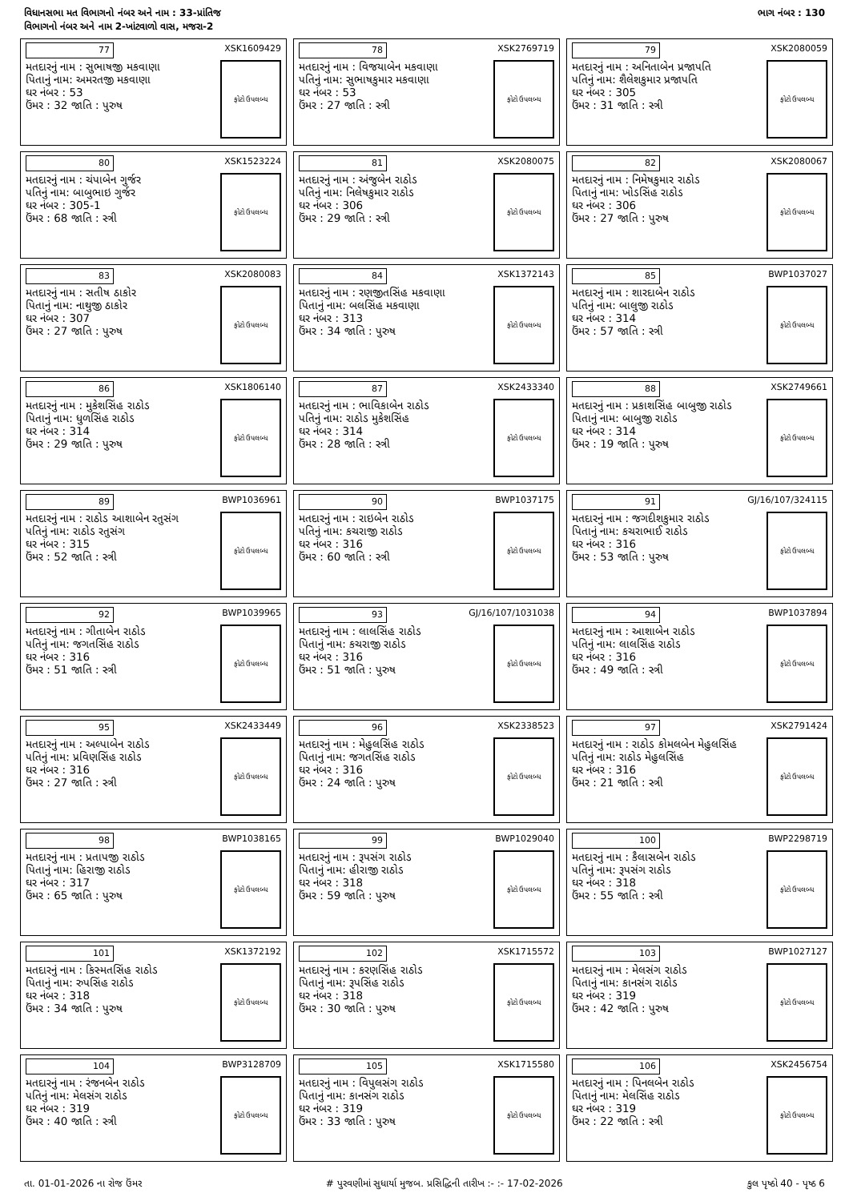વિધાનસભા મત વિભાગનો નંબર અને નામ : 33-પ્રાંતિજ
વિભાગનો નંબર અને નામ 2-ખાંટવાળો વાસ, મજરા-2
ભાગ નંબર : 130
77 XSK1609429
મતદારનું નામ : સુભાષજી મકવાણા
પિતાનું નામ: અમરતજી મકવાણા
ઘર નંબર : 53
ઉંમર : 32 જાતિ : પુરુષ
ફોટો ઉપલબ્ધ
78 XSK2769719
મતદારનું નામ : વિજયાબેન મકવાણા
પતિનું નામ: સુભાષકુમાર મકવાણા
ઘર નંબર : 53
ઉંમર : 27 જાતિ : સ્ત્રી
ફોટો ઉપલબ્ધ
79 XSK2080059
મતદારનું નામ : અનિતાબેન પ્રજાપતિ
પતિનું નામ: શૈલેશકુમાર પ્રજાપતિ
ઘર નંબર : 305
ઉંમર : 31 જાતિ : સ્ત્રી
ફોટો ઉપલબ્ધ
80 XSK1523224
મતદારનું નામ : ચંપાબેન ગુર્જર
પતિનું નામ: બાબુભાઇ ગુર્જર
ઘર નંબર : 305-1
ઉંમર : 68 જાતિ : સ્ત્રી
ફોટો ઉપલબ્ધ
81 XSK2080075
મતદારનું નામ : અંજુબેન રાઠોડ
પતિનું નામ: નિલેષકુમાર રાઠોડ
ઘર નંબર : 306
ઉંમર : 29 જાતિ : સ્ત્રી
ફોટો ઉપલબ્ધ
82 XSK2080067
મતદારનું નામ : નિમેષકુમાર રાઠોડ
પિતાનું નામ: ખોડસિંહ રાઠોડ
ઘર નંબર : 306
ઉંમર : 27 જાતિ : પુરુષ
ફોટો ઉપલબ્ધ
83 XSK2080083
મતદારનું નામ : સતીષ ઠાકોર
પિતાનું નામ: નાથુજી ઠાકોર
ઘર નંબર : 307
ઉંમર : 27 જાતિ : પુરુષ
ફોટો ઉપલબ્ધ
84 XSK1372143
મતદારનું નામ : રણજીતસિંહ મકવાણા
પિતાનું નામ: બલસિંહ મકવાણા
ઘર નંબર : 313
ઉંમર : 34 જાતિ : પુરુષ
ફોટો ઉપલબ્ધ
85 BWP1037027
મતદારનું નામ : શારદાબેન રાઠોડ
પતિનું નામ: બાલુજી રાઠોડ
ઘર નંબર : 314
ઉંમર : 57 જાતિ : સ્ત્રી
ફોટો ઉપલબ્ધ
86 XSK1806140
મતદારનું નામ : મુકેશસિંહ રાઠોડ
પિતાનું નામ: ધુળસિંહ રાઠોડ
ઘર નંબર : 314
ઉંમર : 29 જાતિ : પુરુષ
ફોટો ઉપલબ્ધ
87 XSK2433340
મતદારનું નામ : ભાવિકાબેન રાઠોડ
પતિનું નામ: રાઠોડ મુકેશસિંહ
ઘર નંબર : 314
ઉંમર : 28 જાતિ : સ્ત્રી
ફોટો ઉપલબ્ધ
88 XSK2749661
મતદારનું નામ : પ્રકાશસિંહ બાબુજી રાઠોડ
પિતાનું નામ: બાબુજી રાઠોડ
ઘર નંબર : 314
ઉંમર : 19 જાતિ : પુરુષ
ફોટો ઉપલબ્ધ
89 BWP1036961
મતદારનું નામ : રાઠોડ આશાબેન રતુસંગ
પતિનું નામ: રાઠોડ રતુસંગ
ઘર નંબર : 315
ઉંમર : 52 જાતિ : સ્ત્રી
ફોટો ઉપલબ્ધ
90 BWP1037175
મતદારનું નામ : રાઇબેન રાઠોડ
પતિનું નામ: કચરાજી રાઠોડ
ઘર નંબર : 316
ઉંમર : 60 જાતિ : સ્ત્રી
ફોટો ઉપલબ્ધ
91 GJ/16/107/324115
મતદારનું નામ : જગદીશકુમાર રાઠોડ
પિતાનું નામ: કચરાભાઈ રાઠોડ
ઘર નંબર : 316
ઉંમર : 53 જાતિ : પુરુષ
ફોટો ઉપલબ્ધ
92 BWP1039965
મતદારનું નામ : ગીતાબેન રાઠોડ
પતિનું નામ: જગતસિંહ રાઠોડ
ઘર નંબર : 316
ઉંમર : 51 જાતિ : સ્ત્રી
ફોટો ઉપલબ્ધ
93 GJ/16/107/1031038
મતદારનું નામ : લાલસિંહ રાઠોડ
પિતાનું નામ: કચરાજી રાઠોડ
ઘર નંબર : 316
ઉંમર : 51 જાતિ : પુરુષ
ફોટો ઉપલબ્ધ
94 BWP1037894
મતદારનું નામ : આશાબેન રાઠોડ
પતિનું નામ: લાલસિંહ રાઠોડ
ઘર નંબર : 316
ઉંમર : 49 જાતિ : સ્ત્રી
ફોટો ઉપલબ્ધ
95 XSK2433449
મતદારનું નામ : અલ્પાબેન રાઠોડ
પતિનું નામ: પ્રવિણસિંહ રાઠોડ
ઘર નંબર : 316
ઉંમર : 27 જાતિ : સ્ત્રી
ફોટો ઉપલબ્ધ
96 XSK2338523
મતદારનું નામ : મેહુલસિંહ રાઠોડ
પિતાનું નામ: જગતસિંહ રાઠોડ
ઘર નંબર : 316
ઉંમર : 24 જાતિ : પુરુષ
ફોટો ઉપલબ્ધ
97 XSK2791424
મતદારનું નામ : રાઠોડ કોમલબેન મેહુલસિંહ
પતિનું નામ: રાઠોડ મેહુલસિંહ
ઘર નંબર : 316
ઉંમર : 21 જાતિ : સ્ત્રી
ફોટો ઉપલબ્ધ
98 BWP1038165
મતદારનું નામ : પ્રતાપજી રાઠોડ
પિતાનું નામ: હિરાજી રાઠોડ
ઘર નંબર : 317
ઉંમર : 65 જાતિ : પુરુષ
ફોટો ઉપલબ્ધ
99 BWP1029040
મતદારનું નામ : રૂપસંગ રાઠોડ
પિતાનું નામ: હીરાજી રાઠોડ
ઘર નંબર : 318
ઉંમર : 59 જાતિ : પુરુષ
ફોટો ઉપલબ્ધ
100 BWP2298719
મતદારનું નામ : કૈલાસબેન રાઠોડ
પતિનું નામ: રૂપસંગ રાઠોડ
ઘર નંબર : 318
ઉંમર : 55 જાતિ : સ્ત્રી
ફોટો ઉપલબ્ધ
101 XSK1372192
મતદારનું નામ : કિસ્મતસિંહ રાઠોડ
પિતાનું નામ: રુપસિંહ રાઠોડ
ઘર નંબર : 318
ઉંમર : 34 જાતિ : પુરુષ
ફોટો ઉપલબ્ધ
102 XSK1715572
મતદારનું નામ : કરણસિંહ રાઠોડ
પિતાનું નામ: રૂપસિંહ રાઠોડ
ઘર નંબર : 318
ઉંમર : 30 જાતિ : પુરુષ
ફોટો ઉપલબ્ધ
103 BWP1027127
મતદારનું નામ : મેલસંગ રાઠોડ
પિતાનું નામ: કાનસંગ રાઠોડ
ઘર નંબર : 319
ઉંમર : 42 જાતિ : પુરુષ
ફોટો ઉપલબ્ધ
104 BWP3128709
મતદારનું નામ : રંજનબેન રાઠોડ
પતિનું નામ: મેલસંગ રાઠોડ
ઘર નંબર : 319
ઉંમર : 40 જાતિ : સ્ત્રી
ફોટો ઉપલબ્ધ
105 XSK1715580
મતદારનું નામ : વિપુલસંગ રાઠોડ
પિતાનું નામ: કાનસંગ રાઠોડ
ઘર નંબર : 319
ઉંમર : 33 જાતિ : પુરુષ
ફોટો ઉપલબ્ધ
106 XSK2456754
મતદારનું નામ : પિનલબેન રાઠોડ
પિતાનું નામ: મેલસિંહ રાઠોડ
ઘર નંબર : 319
ઉંમર : 22 જાતિ : સ્ત્રી
ફોટો ઉપલબ્ધ
તા. 01-01-2026 ના રોજ ઉંમર # પુરવણીમાં સુધાર્યા મુજબ. પ્રસિદ્ધિની તારીખ :- :- 17-02-2026 કુલ પૃષ્ઠો 40 - પૃષ્ઠ 6